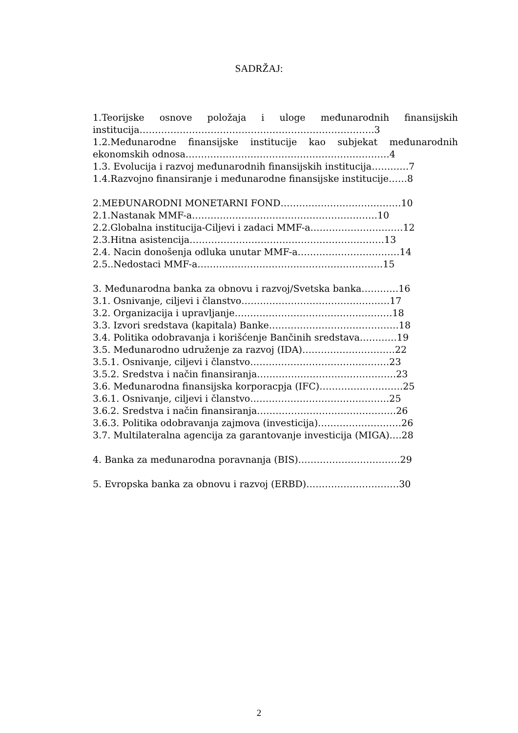SADRŽAJ:
1.Teorijske osnove položaja i uloge međunarodnih finansijskih institucija………………………………………………………………….3
1.2.Međunarodne finansijske institucije kao subjekat međunarodnih ekonomskih odnosa…………………………………………………………4
1.3. Evolucija i razvoj međunarodnih finansijskih institucija…………7
1.4.Razvojno finansiranje i međunarodne finansijske institucije……8
2.MEĐUNARODNI MONETARNI FOND…………………………………10
2.1.Nastanak MMF-a……………………………………………………10
2.2.Globalna institucija-Ciljevi i zadaci MMF-a…………………………12
2.3.Hitna asistencija………………………………………………………13
2.4. Nacin donošenja odluka unutar MMF-a……………………………14
2.5..Nedostaci MMF-a……………………………………………………15
3. Međunarodna banka za obnovu i razvoj/Svetska banka…………16
3.1. Osnivanje, ciljevi i članstvo…………………………………………17
3.2. Organizacija i upravljanje……………………………………………18
3.3. Izvori sredstava (kapitala) Banke……………………………………18
3.4. Politika odobravanja i korišćenje Bančinih sredstava…………19
3.5. Međunarodno udruženje za razvoj (IDA)…………………………22
3.5.1. Osnivanje, ciljevi i članstvo………………………………………23
3.5.2. Sredstva i način finansiranja………………………………………23
3.6. Međunarodna finansijska korporacpja (IFC)………………………25
3.6.1. Osnivanje, ciljevi i članstvo………………………………………25
3.6.2. Sredstva i način finansiranja………………………………………26
3.6.3. Politika odobravanja zajmova (investicija)………………………26
3.7. Multilateralna agencija za garantovanje investicija (MIGA)….28
4. Banka za međunarodna poravnanja (BIS)……………………………29
5. Evropska banka za obnovu i razvoj (ERBD)…………………………30
2